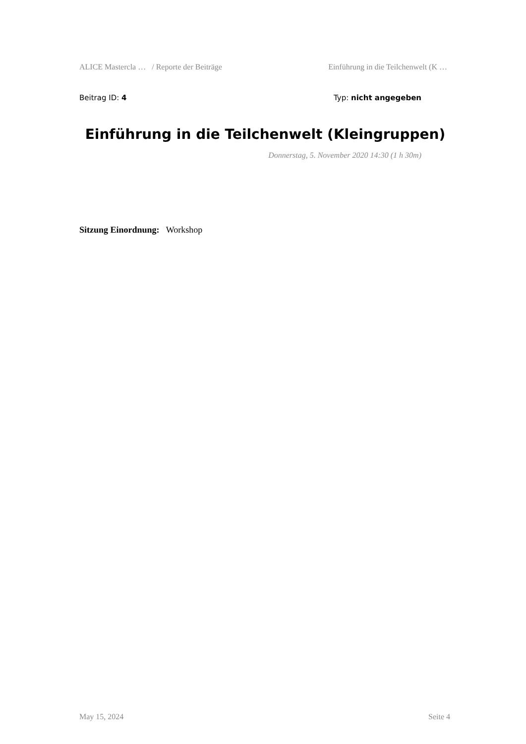ALICE Mastercla … / Reporte der Beiträge Einführung in die Teilchenwelt (K …
Beitrag ID: 4 Typ: nicht angegeben
Einführung in die Teilchenwelt (Kleingruppen)
Donnerstag, 5. November 2020 14:30 (1 h 30m)
Sitzung Einordnung: Workshop
May 15, 2024 Seite 4